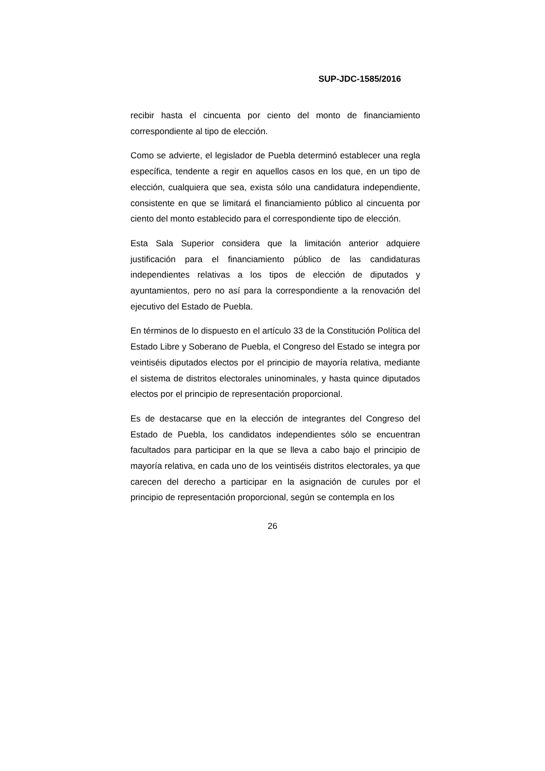SUP-JDC-1585/2016
recibir hasta el cincuenta por ciento del monto de financiamiento correspondiente al tipo de elección.
Como se advierte, el legislador de Puebla determinó establecer una regla específica, tendente a regir en aquellos casos en los que, en un tipo de elección, cualquiera que sea, exista sólo una candidatura independiente, consistente en que se limitará el financiamiento público al cincuenta por ciento del monto establecido para el correspondiente tipo de elección.
Esta Sala Superior considera que la limitación anterior adquiere justificación para el financiamiento público de las candidaturas independientes relativas a los tipos de elección de diputados y ayuntamientos, pero no así para la correspondiente a la renovación del ejecutivo del Estado de Puebla.
En términos de lo dispuesto en el artículo 33 de la Constitución Política del Estado Libre y Soberano de Puebla, el Congreso del Estado se integra por veintiséis diputados electos por el principio de mayoría relativa, mediante el sistema de distritos electorales uninominales, y hasta quince diputados electos por el principio de representación proporcional.
Es de destacarse que en la elección de integrantes del Congreso del Estado de Puebla, los candidatos independientes sólo se encuentran facultados para participar en la que se lleva a cabo bajo el principio de mayoría relativa, en cada uno de los veintiséis distritos electorales, ya que carecen del derecho a participar en la asignación de curules por el principio de representación proporcional, según se contempla en los
26